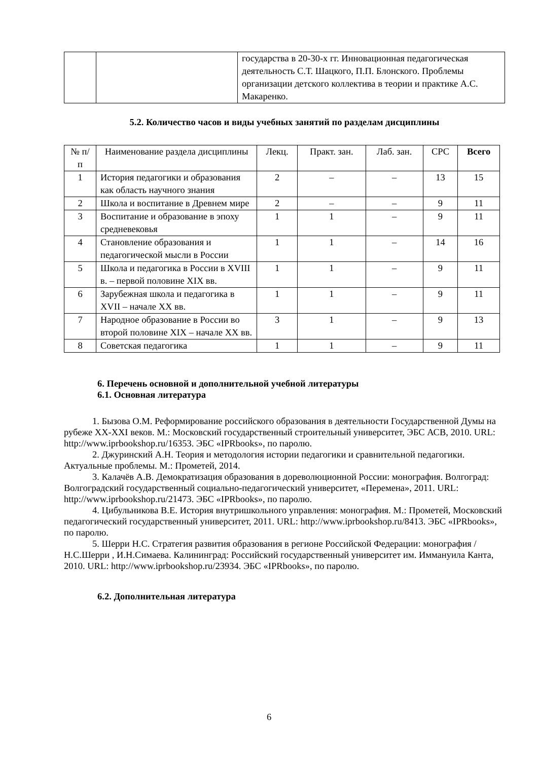| | | государства в 20-30-х гг. Инновационная педагогическая деятельность С.Т. Шацкого, П.П. Блонского. Проблемы организации детского коллектива в теории и практике А.С. Макаренко. |
5.2. Количество часов и виды учебных занятий по разделам дисциплины
| № п/п | Наименование раздела дисциплины | Лекц. | Практ. зан. | Лаб. зан. | СРС | Всего |
| --- | --- | --- | --- | --- | --- | --- |
| 1 | История педагогики и образования как область научного знания | 2 | – | – | 13 | 15 |
| 2 | Школа и воспитание в Древнем мире | 2 | – | – | 9 | 11 |
| 3 | Воспитание и образование в эпоху средневековья | 1 | 1 | – | 9 | 11 |
| 4 | Становление образования и педагогической мысли в России | 1 | 1 | – | 14 | 16 |
| 5 | Школа и педагогика в России в XVIII в. – первой половине XIX вв. | 1 | 1 | – | 9 | 11 |
| 6 | Зарубежная школа и педагогика в XVII – начале XX вв. | 1 | 1 | – | 9 | 11 |
| 7 | Народное образование в России во второй половине XIX – начале XX вв. | 3 | 1 | – | 9 | 13 |
| 8 | Советская педагогика | 1 | 1 | – | 9 | 11 |
6. Перечень основной и дополнительной учебной литературы
6.1. Основная литература
1. Бызова О.М. Реформирование российского образования в деятельности Государственной Думы на рубеже XX-XXI веков. М.: Московский государственный строительный университет, ЭБС АСВ, 2010. URL: http://www.iprbookshop.ru/16353. ЭБС «IPRbooks», по паролю.
2. Джуринский А.Н. Теория и методология истории педагогики и сравнительной педагогики. Актуальные проблемы. М.: Прометей, 2014.
3. Калачёв А.В. Демократизация образования в дореволюционной России: монография. Волгоград: Волгоградский государственный социально-педагогический университет, «Перемена», 2011. URL: http://www.iprbookshop.ru/21473. ЭБС «IPRbooks», по паролю.
4. Цибульникова В.Е. История внутришкольного управления: монография. М.: Прометей, Московский педагогический государственный университет, 2011. URL: http://www.iprbookshop.ru/8413. ЭБС «IPRbooks», по паролю.
5. Шерри Н.С. Стратегия развития образования в регионе Российской Федерации: монография / Н.С.Шерри , И.Н.Симаева. Калининград: Российский государственный университет им. Иммануила Канта, 2010. URL: http://www.iprbookshop.ru/23934. ЭБС «IPRbooks», по паролю.
6.2. Дополнительная литература
6